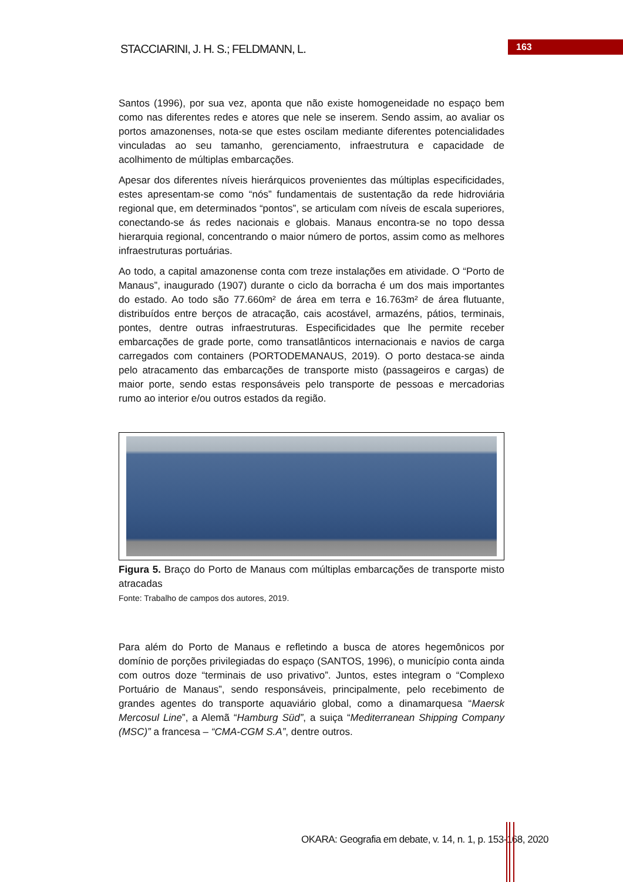STACCIARINI, J. H. S.; FELDMANN, L.
163
Santos (1996), por sua vez, aponta que não existe homogeneidade no espaço bem como nas diferentes redes e atores que nele se inserem. Sendo assim, ao avaliar os portos amazonenses, nota-se que estes oscilam mediante diferentes potencialidades vinculadas ao seu tamanho, gerenciamento, infraestrutura e capacidade de acolhimento de múltiplas embarcações.
Apesar dos diferentes níveis hierárquicos provenientes das múltiplas especificidades, estes apresentam-se como “nós” fundamentais de sustentação da rede hidroviária regional que, em determinados “pontos”, se articulam com níveis de escala superiores, conectando-se ás redes nacionais e globais. Manaus encontra-se no topo dessa hierarquia regional, concentrando o maior número de portos, assim como as melhores infraestruturas portuárias.
Ao todo, a capital amazonense conta com treze instalações em atividade. O “Porto de Manaus”, inaugurado (1907) durante o ciclo da borracha é um dos mais importantes do estado. Ao todo são 77.660m² de área em terra e 16.763m² de área flutuante, distribuídos entre berços de atracação, cais acostável, armazéns, pátios, terminais, pontes, dentre outras infraestruturas. Especificidades que lhe permite receber embarcações de grade porte, como transatlânticos internacionais e navios de carga carregados com containers (PORTODEMANAUS, 2019). O porto destaca-se ainda pelo atracamento das embarcações de transporte misto (passageiros e cargas) de maior porte, sendo estas responsáveis pelo transporte de pessoas e mercadorias rumo ao interior e/ou outros estados da região.
Figura 5. Braço do Porto de Manaus com múltiplas embarcações de transporte misto atracadas
Fonte: Trabalho de campos dos autores, 2019.
Para além do Porto de Manaus e refletindo a busca de atores hegemônicos por domínio de porções privilegiadas do espaço (SANTOS, 1996), o município conta ainda com outros doze “terminais de uso privativo”. Juntos, estes integram o “Complexo Portuário de Manaus”, sendo responsáveis, principalmente, pelo recebimento de grandes agentes do transporte aquaviário global, como a dinamarquesa “Maersk Mercosul Line”, a Alemã “Hamburg Süd”, a suiça “Mediterranean Shipping Company (MSC)” a francesa – “CMA-CGM S.A”, dentre outros.
OKARA: Geografia em debate, v. 14, n. 1, p. 153-168, 2020